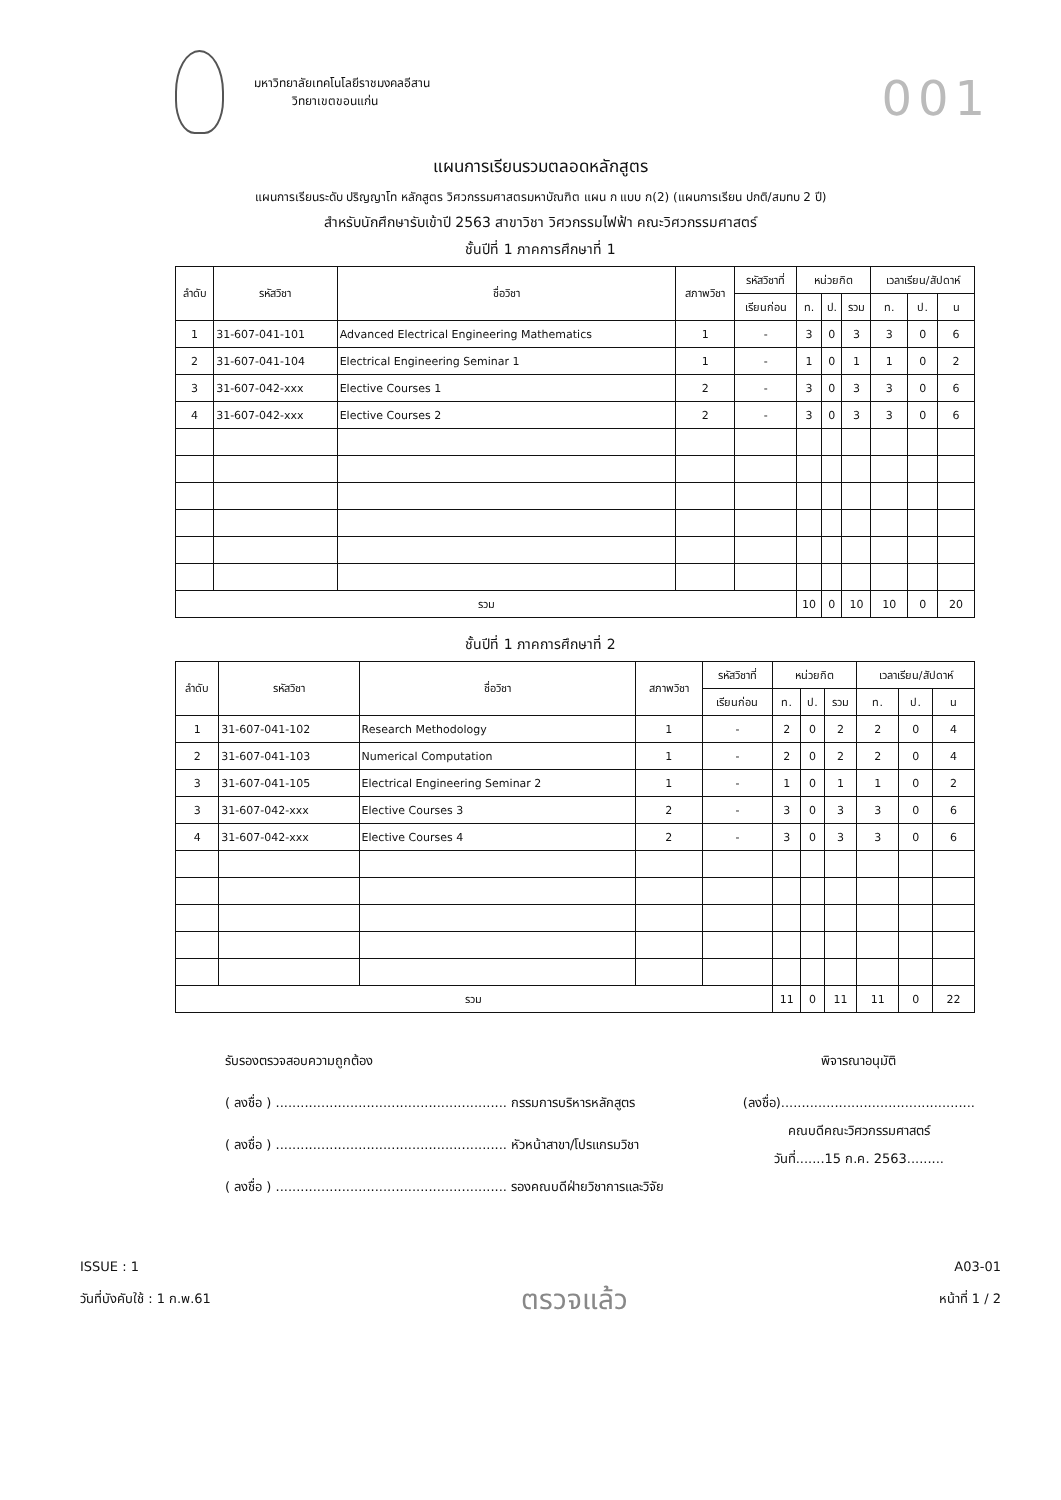001
มหาวิทยาลัยเทคโนโลยีราชมงคลอีสาน
วิทยาเขตขอนแก่น
แผนการเรียนรวมตลอดหลักสูตร
แผนการเรียนระดับ ปริญญาโท หลักสูตร วิศวกรรมศาสตรมหาบัณฑิต แผน ก แบบ ก(2) (แผนการเรียน ปกติ/สมทบ 2 ปี)
สำหรับนักศึกษารับเข้าปี 2563 สาขาวิชา วิศวกรรมไฟฟ้า คณะวิศวกรรมศาสตร์
ชั้นปีที่ 1 ภาคการศึกษาที่ 1
| ลำดับ | รหัสวิชา | ชื่อวิชา | สภาพวิชา | รหัสวิชาที่ | หน่วยกิต | | | เวลาเรียน/สัปดาห์ | | |
| --- | --- | --- | --- | --- | --- | --- | --- | --- | --- | --- |
| | | | | เรียนก่อน | ท. | ป. | รวม | ท. | ป. | น |
| 1 | 31-607-041-101 | Advanced Electrical Engineering Mathematics | 1 | - | 3 | 0 | 3 | 3 | 0 | 6 |
| 2 | 31-607-041-104 | Electrical Engineering Seminar 1 | 1 | - | 1 | 0 | 1 | 1 | 0 | 2 |
| 3 | 31-607-042-xxx | Elective Courses 1 | 2 | - | 3 | 0 | 3 | 3 | 0 | 6 |
| 4 | 31-607-042-xxx | Elective Courses 2 | 2 | - | 3 | 0 | 3 | 3 | 0 | 6 |
| รวม | | | | | 10 | 0 | 10 | 10 | 0 | 20 |
ชั้นปีที่ 1 ภาคการศึกษาที่ 2
| ลำดับ | รหัสวิชา | ชื่อวิชา | สภาพวิชา | รหัสวิชาที่ | หน่วยกิต | | | เวลาเรียน/สัปดาห์ | | |
| --- | --- | --- | --- | --- | --- | --- | --- | --- | --- | --- |
| | | | | เรียนก่อน | ท. | ป. | รวม | ท. | ป. | น |
| 1 | 31-607-041-102 | Research Methodology | 1 | - | 2 | 0 | 2 | 2 | 0 | 4 |
| 2 | 31-607-041-103 | Numerical Computation | 1 | - | 2 | 0 | 2 | 2 | 0 | 4 |
| 3 | 31-607-041-105 | Electrical Engineering Seminar 2 | 1 | - | 1 | 0 | 1 | 1 | 0 | 2 |
| 3 | 31-607-042-xxx | Elective Courses 3 | 2 | - | 3 | 0 | 3 | 3 | 0 | 6 |
| 4 | 31-607-042-xxx | Elective Courses 4 | 2 | - | 3 | 0 | 3 | 3 | 0 | 6 |
| รวม | | | | | 11 | 0 | 11 | 11 | 0 | 22 |
รับรองตรวจสอบความถูกต้อง
( ลงชื่อ ) ........................................................ กรรมการบริหารหลักสูตร
( ลงชื่อ ) ........................................................ หัวหน้าสาขา/โปรแกรมวิชา
( ลงชื่อ ) ........................................................ รองคณบดีฝ่ายวิชาการและวิจัย
พิจารณาอนุมัติ
(ลงชื่อ)...............................................
คณบดีคณะวิศวกรรมศาสตร์
วันที่.......15 ก.ค. 2563.........
ISSUE : 1
วันที่บังคับใช้ : 1 ก.พ.61
ตรวจแล้ว
A03-01
หน้าที่ 1 / 2